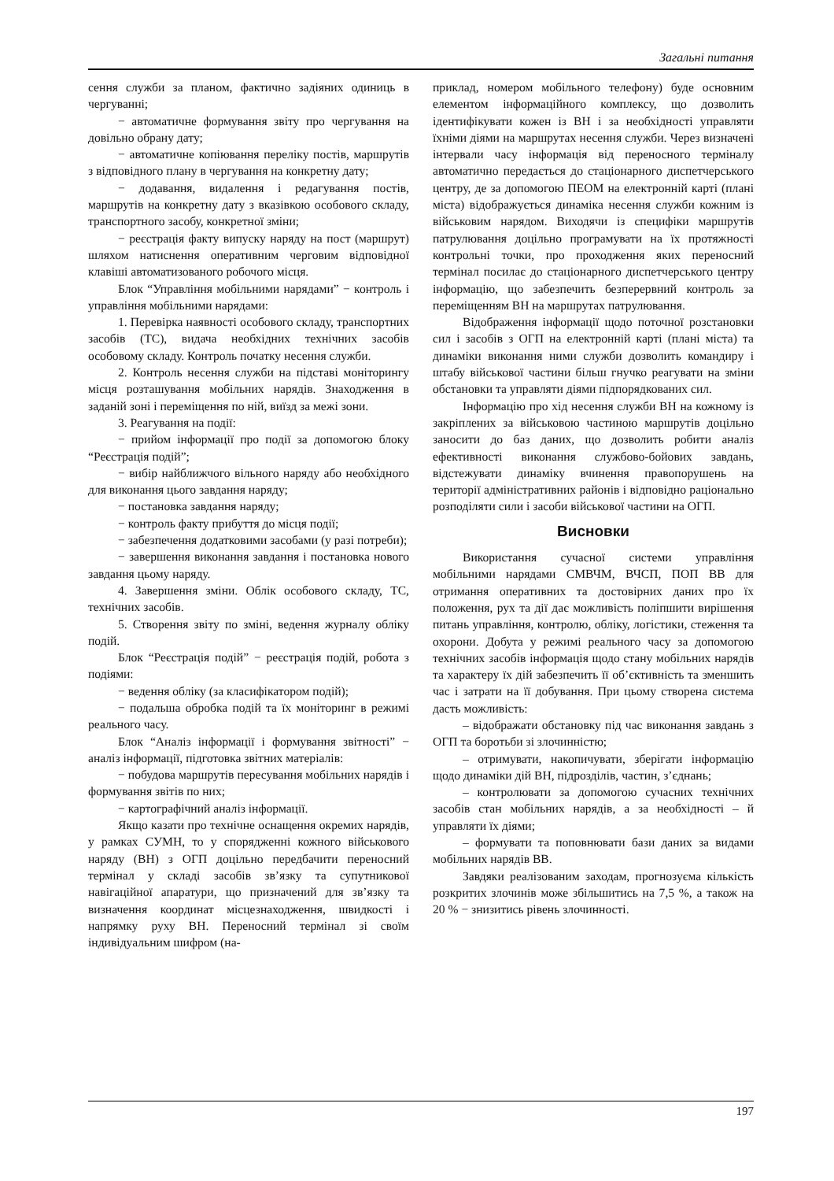Загальні питання
сення служби за планом, фактично задіяних одиниць в чергуванні;
− автоматичне формування звіту про чергування на довільно обрану дату;
− автоматичне копіювання переліку постів, маршрутів з відповідного плану в чергування на конкретну дату;
− додавання, видалення і редагування постів, маршрутів на конкретну дату з вказівкою особового складу, транспортного засобу, конкретної зміни;
− реєстрація факту випуску наряду на пост (маршрут) шляхом натиснення оперативним черговим відповідної клавіші автоматизованого робочого місця.
Блок “Управління мобільними нарядами” − контроль і управління мобільними нарядами:
1. Перевірка наявності особового складу, транспортних засобів (ТС), видача необхідних технічних засобів особовому складу. Контроль початку несення служби.
2. Контроль несення служби на підставі моніторингу місця розташування мобільних нарядів. Знаходження в заданій зоні і переміщення по ній, виїзд за межі зони.
3. Реагування на події:
− прийом інформації про події за допомогою блоку “Реєстрація подій”;
− вибір найближчого вільного наряду або необхідного для виконання цього завдання наряду;
− постановка завдання наряду;
− контроль факту прибуття до місця події;
− забезпечення додатковими засобами (у разі потреби);
− завершення виконання завдання і постановка нового завдання цьому наряду.
4. Завершення зміни. Облік особового складу, ТС, технічних засобів.
5. Створення звіту по зміні, ведення журналу обліку подій.
Блок “Реєстрація подій” − реєстрація подій, робота з подіями:
− ведення обліку (за класифікатором подій);
− подальша обробка подій та їх моніторинг в режимі реального часу.
Блок “Аналіз інформації і формування звітності” − аналіз інформації, підготовка звітних матеріалів:
− побудова маршрутів пересування мобільних нарядів і формування звітів по них;
− картографічний аналіз інформації.
Якщо казати про технічне оснащення окремих нарядів, у рамках СУМН, то у спорядженні кожного військового наряду (ВН) з ОГП доцільно передбачити переносний термінал у складі засобів зв’язку та супутникової навігаційної апаратури, що призначений для зв’язку та визначення координат місцезнаходження, швидкості і напрямку руху ВН. Переносний термінал зі своїм індивідуальним шифром (на-
приклад, номером мобільного телефону) буде основним елементом інформаційного комплексу, що дозволить ідентифікувати кожен із ВН і за необхідності управляти їхніми діями на маршрутах несення служби. Через визначені інтервали часу інформація від переносного терміналу автоматично передається до стаціонарного диспетчерського центру, де за допомогою ПЕОМ на електронній карті (плані міста) відображується динаміка несення служби кожним із військовим нарядом. Виходячи із специфіки маршрутів патрулювання доцільно програмувати на їх протяжності контрольні точки, про проходження яких переносний термінал посилає до стаціонарного диспетчерського центру інформацію, що забезпечить безперервний контроль за переміщенням ВН на маршрутах патрулювання.
Відображення інформації щодо поточної розстановки сил і засобів з ОГП на електронній карті (плані міста) та динаміки виконання ними служби дозволить командиру і штабу військової частини більш гнучко реагувати на зміни обстановки та управляти діями підпорядкованих сил.
Інформацію про хід несення служби ВН на кожному із закріплених за військовою частиною маршрутів доцільно заносити до баз даних, що дозволить робити аналіз ефективності виконання службово-бойових завдань, відстежувати динаміку вчинення правопорушень на території адміністративних районів і відповідно раціонально розподіляти сили і засоби військової частини на ОГП.
Висновки
Використання сучасної системи управління мобільними нарядами СМВЧМ, ВЧСП, ПОП ВВ для отримання оперативних та достовірних даних про їх положення, рух та дії дає можливість поліпшити вирішення питань управління, контролю, обліку, логістики, стеження та охорони. Добута у режимі реального часу за допомогою технічних засобів інформація щодо стану мобільних нарядів та характеру їх дій забезпечить її об’єктивність та зменшить час і затрати на її добування. При цьому створена система дасть можливість:
– відображати обстановку під час виконання завдань з ОГП та боротьби зі злочинністю;
– отримувати, накопичувати, зберігати інформацію щодо динаміки дій ВН, підрозділів, частин, з’єднань;
– контролювати за допомогою сучасних технічних засобів стан мобільних нарядів, а за необхідності – й управляти їх діями;
– формувати та поповнювати бази даних за видами мобільних нарядів ВВ.
Завдяки реалізованим заходам, прогнозуєма кількість розкритих злочинів може збільшитись на 7,5 %, а також на 20 % − знизитись рівень злочинності.
197